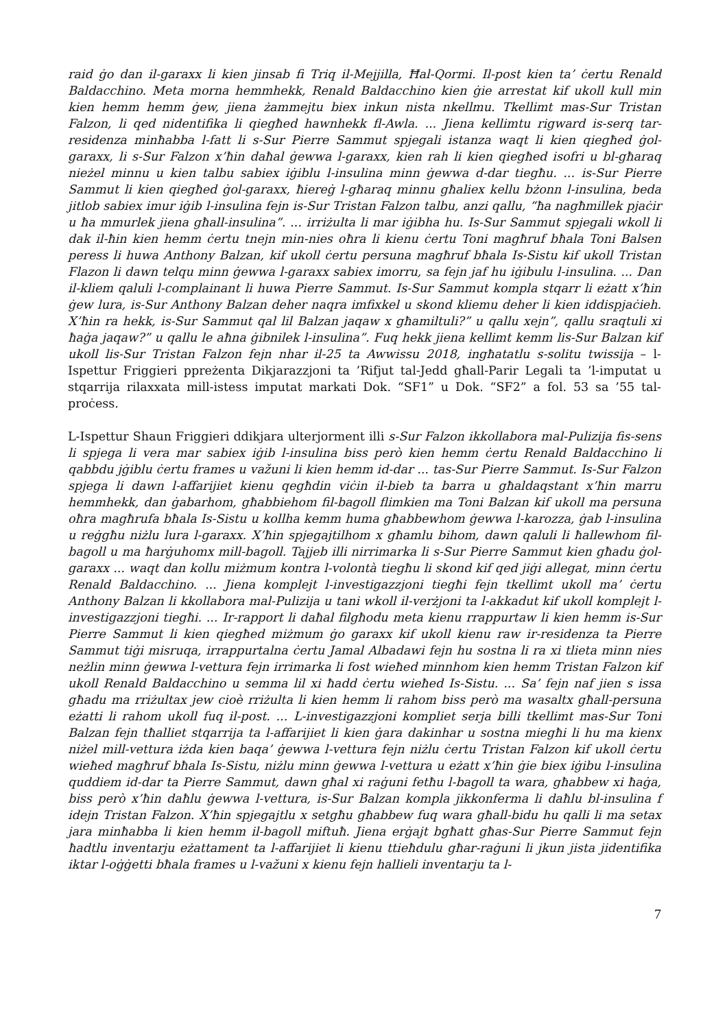raid ġo dan il-garaxx li kien jinsab fi Triq il-Mejjilla, Ħal-Qormi. Il-post kien ta’ ċertu Renald Baldacchino. Meta morna hemmhekk, Renald Baldacchino kien ġie arrestat kif ukoll kull min kien hemm hemm ġew, jiena żammejtu biex inkun nista nkellmu. Tkellimt mas-Sur Tristan Falzon, li qed nidentifika li qiegħed hawnhekk fl-Awla. ... Jiena kellimtu rigward is-serq tar-residenza minħabba l-fatt li s-Sur Pierre Sammut spjegali istanza waqt li kien qiegħed ġol-garaxx, li s-Sur Falzon x’ħin daħal ġewwa l-garaxx, kien rah li kien qiegħed isofri u bl-għaraq nieżel minnu u kien talbu sabiex iġiblu l-insulina minn ġewwa d-dar tiegħu. ... is-Sur Pierre Sammut li kien qiegħed ġol-garaxx, ħiereġ l-għaraq minnu għaliex kellu bżonn l-insulina, beda jitlob sabiex imur iġib l-insulina fejn is-Sur Tristan Falzon talbu, anzi qallu, “ħa nagħmillek pjaċir u ħa mmurlek jiena għall-insulina”. ... irriżulta li mar iġibha hu. Is-Sur Sammut spjegali wkoll li dak il-ħin kien hemm ċertu tnejn min-nies oħra li kienu ċertu Toni magħruf bħala Toni Balsen peress li huwa Anthony Balzan, kif ukoll ċertu persuna magħruf bħala Is-Sistu kif ukoll Tristan Flazon li dawn telqu minn ġewwa l-garaxx sabiex imorru, sa fejn jaf hu iġibulu l-insulina. ... Dan il-kliem qaluli l-complainant li huwa Pierre Sammut. Is-Sur Sammut kompla stqarr li eżatt x’ħin ġew lura, is-Sur Anthony Balzan deher naqra imfixkel u skond kliemu deher li kien iddispjaċieh. X’ħin ra hekk, is-Sur Sammut qal lil Balzan jaqaw x għamiltuli?” u qallu xejn”, qallu sraqtuli xi ħaġa jaqaw?” u qallu le aħna ġibnilek l-insulina”. Fuq hekk jiena kellimt kemm lis-Sur Balzan kif ukoll lis-Sur Tristan Falzon fejn nhar il-25 ta Awwissu 2018, ingħatatlu s-solitu twissija – l-Ispettur Friggieri ppreżenta Dikjarazzjoni ta ’Rifjut tal-Jedd għall-Parir Legali ta ’l-imputat u stqarrija rilaxxata mill-istess imputat markati Dok. “SF1” u Dok. “SF2” a fol. 53 sa ’55 tal-proċess.
L-Ispettur Shaun Friggieri ddikjara ulterjorment illi s-Sur Falzon ikkollabora mal-Pulizija fis-sens li spjega li vera mar sabiex iġib l-insulina biss però kien hemm ċertu Renald Baldacchino li qabbdu jġiblu ċertu frames u važuni li kien hemm id-dar ... tas-Sur Pierre Sammut. Is-Sur Falzon spjega li dawn l-affarijiet kienu qegħdin viċin il-bieb ta barra u għaldaqstant x’ħin marru hemmhekk, dan ġabarhom, għabbiehom fil-bagoll flimkien ma Toni Balzan kif ukoll ma persuna oħra magħrufa bħala Is-Sistu u kollha kemm huma għabbewhom ġewwa l-karozza, ġab l-insulina u reġgħu niżlu lura l-garaxx. X’ħin spjegajtilhom x għamlu bihom, dawn qaluli li ħallewhom fil-bagoll u ma ħarġuhomx mill-bagoll. Tajjeb illi nirrimarka li s-Sur Pierre Sammut kien għadu ġol-garaxx ... waqt dan kollu miżmum kontra l-volontà tiegħu li skond kif qed jiġi allegat, minn ċertu Renald Baldacchino. ... Jiena komplejt l-investigazzjoni tiegħi fejn tkellimt ukoll ma’ ċertu Anthony Balzan li kkollabora mal-Pulizija u tani wkoll il-verżjoni ta l-akkadut kif ukoll komplejt l-investigazzjoni tiegħi. ... Ir-rapport li daħal filgħodu meta kienu rrappurtaw li kien hemm is-Sur Pierre Sammut li kien qiegħed miżmum ġo garaxx kif ukoll kienu raw ir-residenza ta Pierre Sammut tiġi misruqa, irrappurtalna ċertu Jamal Albadawi fejn hu sostna li ra xi tlieta minn nies neżlin minn ġewwa l-vettura fejn irrimarka li fost wieħed minnhom kien hemm Tristan Falzon kif ukoll Renald Baldacchino u semma lil xi ħadd ċertu wieħed Is-Sistu. ... Sa’ fejn naf jien s issa għadu ma rriżultax jew cioè rriżulta li kien hemm li rahom biss però ma wasaltx għall-persuna eżatti li rahom ukoll fuq il-post. ... L-investigazzjoni kompliet serja billi tkellimt mas-Sur Toni Balzan fejn tħalliet stqarrija ta l-affarijiet li kien ġara dakinhar u sostna miegħi li hu ma kienx niżel mill-vettura iżda kien baqa’ ġewwa l-vettura fejn niżlu ċertu Tristan Falzon kif ukoll ċertu wieħed magħruf bħala Is-Sistu, niżlu minn ġewwa l-vettura u eżatt x’ħin ġie biex iġibu l-insulina quddiem id-dar ta Pierre Sammut, dawn għal xi raġuni fetħu l-bagoll ta wara, għabbew xi ħaġa, biss però x’ħin daħlu ġewwa l-vettura, is-Sur Balzan kompla jikkonferma li daħlu bl-insulina f idejn Tristan Falzon. X’ħin spjegajtlu x setgħu għabbew fuq wara għall-bidu hu qalli li ma setax jara minħabba li kien hemm il-bagoll miftuħ. Jiena erġajt bgħatt għas-Sur Pierre Sammut fejn ħadtlu inventarju eżattament ta l-affarijiet li kienu ttieħdulu għar-raġuni li jkun jista jidentifika iktar l-oġġetti bħala frames u l-važuni x kienu fejn hallieli inventarju ta l-
7